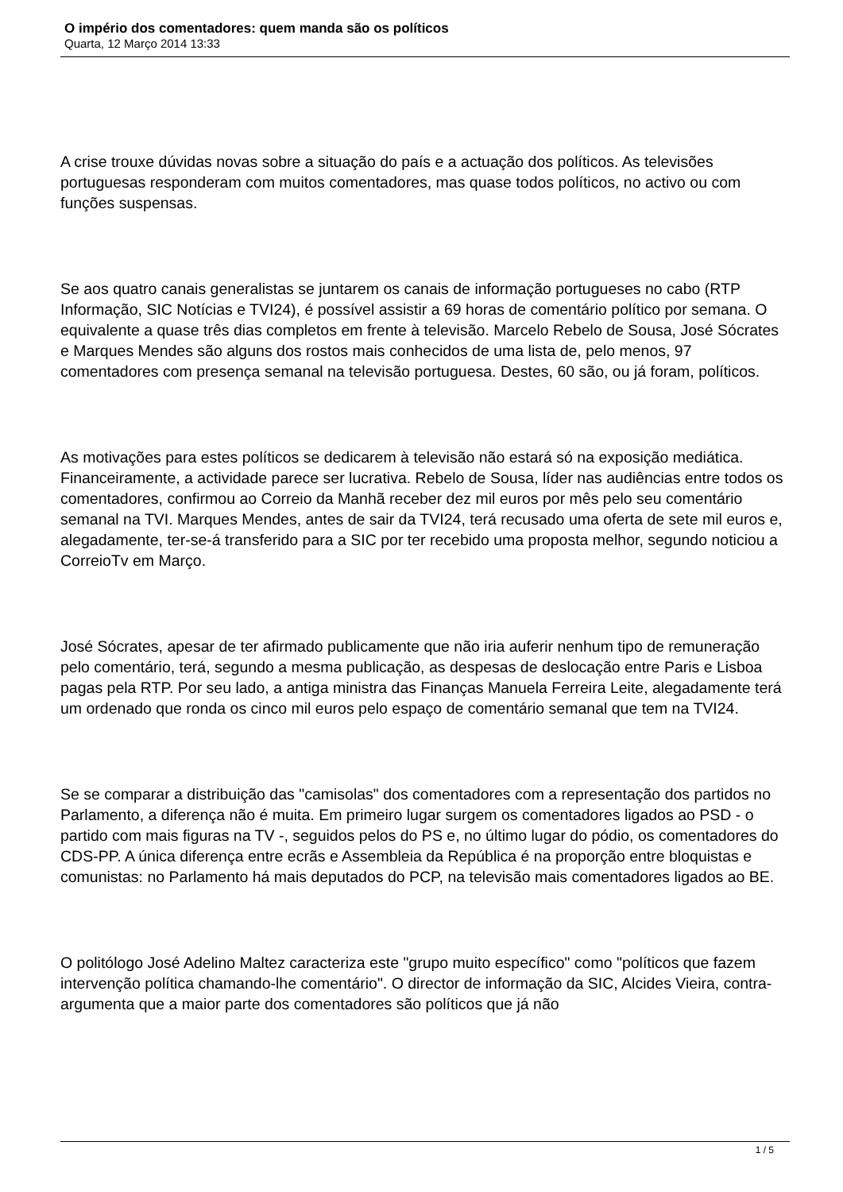O império dos comentadores: quem manda são os políticos
Quarta, 12 Março 2014 13:33
A crise trouxe dúvidas novas sobre a situação do país e a actuação dos políticos. As televisões portuguesas responderam com muitos comentadores, mas quase todos políticos, no activo ou com funções suspensas.
Se aos quatro canais generalistas se juntarem os canais de informação portugueses no cabo (RTP Informação, SIC Notícias e TVI24), é possível assistir a 69 horas de comentário político por semana. O equivalente a quase três dias completos em frente à televisão. Marcelo Rebelo de Sousa, José Sócrates e Marques Mendes são alguns dos rostos mais conhecidos de uma lista de, pelo menos, 97 comentadores com presença semanal na televisão portuguesa. Destes, 60 são, ou já foram, políticos.
As motivações para estes políticos se dedicarem à televisão não estará só na exposição mediática. Financeiramente, a actividade parece ser lucrativa. Rebelo de Sousa, líder nas audiências entre todos os comentadores, confirmou ao Correio da Manhã receber dez mil euros por mês pelo seu comentário semanal na TVI. Marques Mendes, antes de sair da TVI24, terá recusado uma oferta de sete mil euros e, alegadamente, ter-se-á transferido para a SIC por ter recebido uma proposta melhor, segundo noticiou a CorreioTv em Março.
José Sócrates, apesar de ter afirmado publicamente que não iria auferir nenhum tipo de remuneração pelo comentário, terá, segundo a mesma publicação, as despesas de deslocação entre Paris e Lisboa pagas pela RTP. Por seu lado, a antiga ministra das Finanças Manuela Ferreira Leite, alegadamente terá um ordenado que ronda os cinco mil euros pelo espaço de comentário semanal que tem na TVI24.
Se se comparar a distribuição das "camisolas" dos comentadores com a representação dos partidos no Parlamento, a diferença não é muita. Em primeiro lugar surgem os comentadores ligados ao PSD - o partido com mais figuras na TV -, seguidos pelos do PS e, no último lugar do pódio, os comentadores do CDS-PP. A única diferença entre ecrãs e Assembleia da República é na proporção entre bloquistas e comunistas: no Parlamento há mais deputados do PCP, na televisão mais comentadores ligados ao BE.
O politólogo José Adelino Maltez caracteriza este "grupo muito específico" como "políticos que fazem intervenção política chamando-lhe comentário". O director de informação da SIC, Alcides Vieira, contra-argumenta que a maior parte dos comentadores são políticos que já não
1 / 5